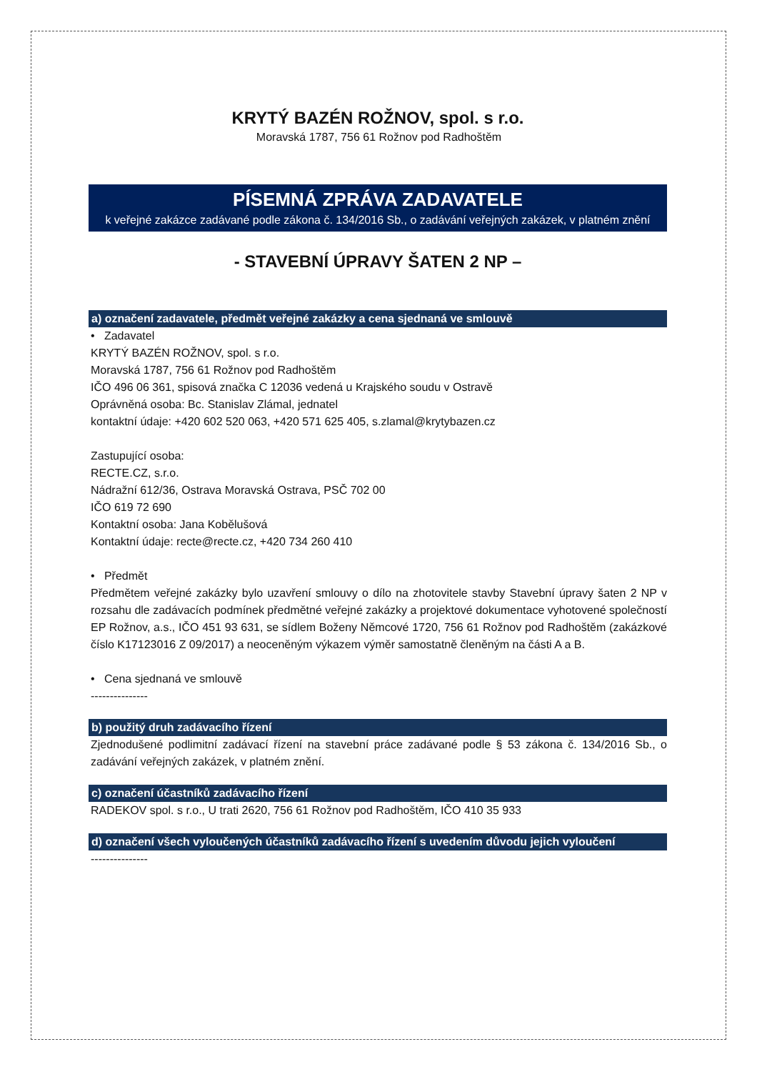KRYTÝ BAZÉN ROŽNOV, spol. s r.o.
Moravská 1787, 756 61 Rožnov pod Radhoštěm
PÍSEMNÁ ZPRÁVA ZADAVATELE
k veřejné zakázce zadávané podle zákona č. 134/2016 Sb., o zadávání veřejných zakázek, v platném znění
- STAVEBNÍ ÚPRAVY ŠATEN 2 NP –
a) označení zadavatele, předmět veřejné zakázky a cena sjednaná ve smlouvě
• Zadavatel
KRYTÝ BAZÉN ROŽNOV, spol. s r.o.
Moravská 1787, 756 61 Rožnov pod Radhoštěm
IČO 496 06 361, spisová značka C 12036 vedená u Krajského soudu v Ostravě
Oprávněná osoba: Bc. Stanislav Zlámal, jednatel
kontaktní údaje: +420 602 520 063, +420 571 625 405, s.zlamal@krytybazen.cz
Zastupující osoba:
RECTE.CZ, s.r.o.
Nádražní 612/36, Ostrava Moravská Ostrava, PSČ 702 00
IČO 619 72 690
Kontaktní osoba: Jana Kobělušová
Kontaktní údaje: recte@recte.cz, +420 734 260 410
• Předmět
Předmětem veřejné zakázky bylo uzavření smlouvy o dílo na zhotovitele stavby Stavební úpravy šaten 2 NP v rozsahu dle zadávacích podmínek předmětné veřejné zakázky a projektové dokumentace vyhotovené společností EP Rožnov, a.s., IČO 451 93 631, se sídlem Boženy Němcové 1720, 756 61 Rožnov pod Radhoštěm (zakázkové číslo K17123016 Z 09/2017) a neoceněným výkazem výměr samostatně členěným na části A a B.
• Cena sjednaná ve smlouvě
---------------
b) použitý druh zadávacího řízení
Zjednodušené podlimitní zadávací řízení na stavební práce zadávané podle § 53 zákona č. 134/2016 Sb., o zadávání veřejných zakázek, v platném znění.
c) označení účastníků zadávacího řízení
RADEKOV spol. s r.o., U trati 2620, 756 61 Rožnov pod Radhoštěm, IČO 410 35 933
d) označení všech vyloučených účastníků zadávacího řízení s uvedením důvodu jejich vyloučení
---------------